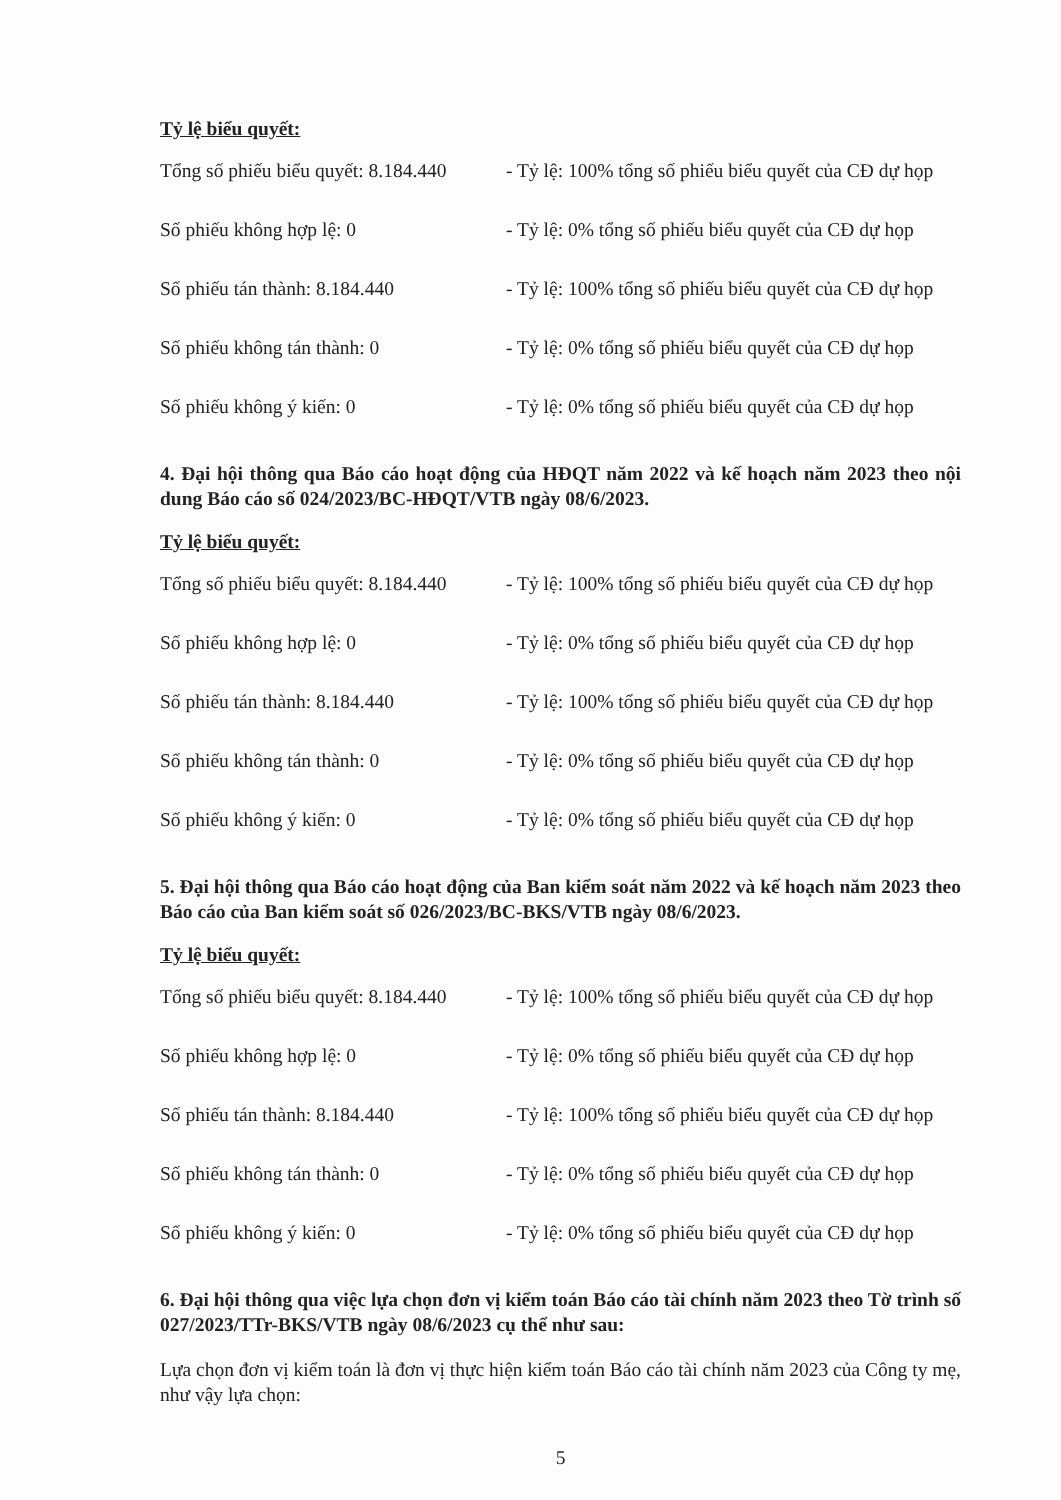Tỷ lệ biểu quyết:
| Tổng số phiếu biểu quyết: 8.184.440 | - Tỷ lệ: 100% tổng số phiếu biểu quyết của CĐ dự họp |
| Số phiếu không hợp lệ: 0 | - Tỷ lệ: 0% tổng số phiếu biểu quyết của CĐ dự họp |
| Số phiếu tán thành: 8.184.440 | - Tỷ lệ: 100% tổng số phiếu biểu quyết của CĐ dự họp |
| Số phiếu không tán thành: 0 | - Tỷ lệ: 0% tổng số phiếu biểu quyết của CĐ dự họp |
| Số phiếu không ý kiến: 0 | - Tỷ lệ: 0% tổng số phiếu biểu quyết của CĐ dự họp |
4. Đại hội thông qua Báo cáo hoạt động của HĐQT năm 2022 và kế hoạch năm 2023 theo nội dung Báo cáo số 024/2023/BC-HĐQT/VTB ngày 08/6/2023.
Tỷ lệ biểu quyết:
| Tổng số phiếu biểu quyết: 8.184.440 | - Tỷ lệ: 100% tổng số phiếu biểu quyết của CĐ dự họp |
| Số phiếu không hợp lệ: 0 | - Tỷ lệ: 0% tổng số phiếu biểu quyết của CĐ dự họp |
| Số phiếu tán thành: 8.184.440 | - Tỷ lệ: 100% tổng số phiếu biểu quyết của CĐ dự họp |
| Số phiếu không tán thành: 0 | - Tỷ lệ: 0% tổng số phiếu biểu quyết của CĐ dự họp |
| Số phiếu không ý kiến: 0 | - Tỷ lệ: 0% tổng số phiếu biểu quyết của CĐ dự họp |
5. Đại hội thông qua Báo cáo hoạt động của Ban kiểm soát năm 2022 và kế hoạch năm 2023 theo Báo cáo của Ban kiểm soát số 026/2023/BC-BKS/VTB ngày 08/6/2023.
Tỷ lệ biểu quyết:
| Tổng số phiếu biểu quyết: 8.184.440 | - Tỷ lệ: 100% tổng số phiếu biểu quyết của CĐ dự họp |
| Số phiếu không hợp lệ: 0 | - Tỷ lệ: 0% tổng số phiếu biểu quyết của CĐ dự họp |
| Số phiếu tán thành: 8.184.440 | - Tỷ lệ: 100% tổng số phiếu biểu quyết của CĐ dự họp |
| Số phiếu không tán thành: 0 | - Tỷ lệ: 0% tổng số phiếu biểu quyết của CĐ dự họp |
| Số phiếu không ý kiến: 0 | - Tỷ lệ: 0% tổng số phiếu biểu quyết của CĐ dự họp |
6. Đại hội thông qua việc lựa chọn đơn vị kiểm toán Báo cáo tài chính năm 2023 theo Tờ trình số 027/2023/TTr-BKS/VTB ngày 08/6/2023 cụ thể như sau:
Lựa chọn đơn vị kiểm toán là đơn vị thực hiện kiểm toán Báo cáo tài chính năm 2023 của Công ty mẹ, như vậy lựa chọn:
5